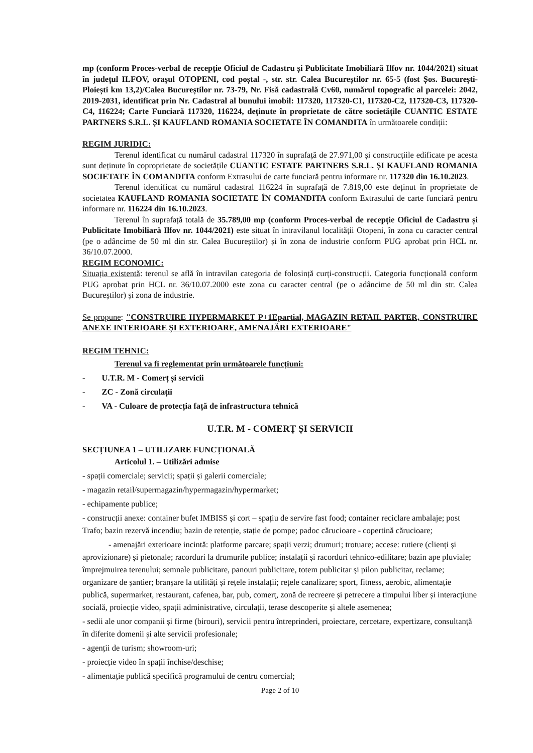mp (conform Proces-verbal de recepție Oficiul de Cadastru și Publicitate Imobiliară Ilfov nr. 1044/2021) situat în județul ILFOV, orașul OTOPENI, cod poștal -, str. str. Calea Bucureștilor nr. 65-5 (fost Șos. București-Ploiești km 13,2)/Calea Bucureștilor nr. 73-79, Nr. Fisă cadastrală Cv60, numărul topografic al parcelei: 2042, 2019-2031, identificat prin Nr. Cadastral al bunului imobil: 117320, 117320-C1, 117320-C2, 117320-C3, 117320-C4, 116224; Carte Funciară 117320, 116224, deținute în proprietate de către societățile CUANTIC ESTATE PARTNERS S.R.L. ȘI KAUFLAND ROMANIA SOCIETATE ÎN COMANDITA în următoarele condiții:
REGIM JURIDIC:
Terenul identificat cu numărul cadastral 117320 în suprafață de 27.971,00 și construcțiile edificate pe acesta sunt deținute în coproprietate de societățile CUANTIC ESTATE PARTNERS S.R.L. ȘI KAUFLAND ROMANIA SOCIETATE ÎN COMANDITA conform Extrasului de carte funciară pentru informare nr. 117320 din 16.10.2023.
Terenul identificat cu numărul cadastral 116224 în suprafață de 7.819,00 este deținut în proprietate de societatea KAUFLAND ROMANIA SOCIETATE ÎN COMANDITA conform Extrasului de carte funciară pentru informare nr. 116224 din 16.10.2023.
Terenul în suprafață totală de 35.789,00 mp (conform Proces-verbal de recepție Oficiul de Cadastru și Publicitate Imobiliară Ilfov nr. 1044/2021) este situat în intravilanul localității Otopeni, în zona cu caracter central (pe o adâncime de 50 ml din str. Calea Bucureștilor) și în zona de industrie conform PUG aprobat prin HCL nr. 36/10.07.2000.
REGIM ECONOMIC:
Situația existentă: terenul se află în intravilan categoria de folosință curți-construcții. Categoria funcțională conform PUG aprobat prin HCL nr. 36/10.07.2000 este zona cu caracter central (pe o adâncime de 50 ml din str. Calea Bucureștilor) și zona de industrie.
Se propune: "CONSTRUIRE HYPERMARKET P+1Epartial, MAGAZIN RETAIL PARTER, CONSTRUIRE ANEXE INTERIOARE ȘI EXTERIOARE, AMENAJĂRI EXTERIOARE"
REGIM TEHNIC:
Terenul va fi reglementat prin următoarele funcțiuni:
- U.T.R. M - Comerț și servicii
- ZC - Zonă circulații
- VA - Culoare de protecția față de infrastructura tehnică
U.T.R. M - COMERȚ ȘI SERVICII
SECȚIUNEA 1 – UTILIZARE FUNCȚIONALĂ
Articolul 1. – Utilizări admise
- spații comerciale; servicii; spații și galerii comerciale;
- magazin retail/supermagazin/hypermagazin/hypermarket;
- echipamente publice;
- construcții anexe: container bufet IMBISS și cort – spațiu de servire fast food; container reciclare ambalaje; post Trafo; bazin rezervă incendiu; bazin de retenție, stație de pompe; padoc cărucioare - copertină cărucioare;
- amenajări exterioare incintă: platforme parcare; spații verzi; drumuri; trotuare; accese: rutiere (clienți și aprovizionare) și pietonale; racorduri la drumurile publice; instalații și racorduri tehnico-edilitare; bazin ape pluviale; împrejmuirea terenului; semnale publicitare, panouri publicitare, totem publicitar și pilon publicitar, reclame; organizare de șantier; branșare la utilități și rețele instalații; rețele canalizare; sport, fitness, aerobic, alimentație publică, supermarket, restaurant, cafenea, bar, pub, comerț, zonă de recreere și petrecere a timpului liber și interacțiune socială, proiecție video, spații administrative, circulații, terase descoperite și altele asemenea;
- sedii ale unor companii și firme (birouri), servicii pentru întreprinderi, proiectare, cercetare, expertizare, consultanță în diferite domenii și alte servicii profesionale;
- agenții de turism; showroom-uri;
- proiecție video în spații închise/deschise;
- alimentație publică specifică programului de centru comercial;
Page 2 of 10